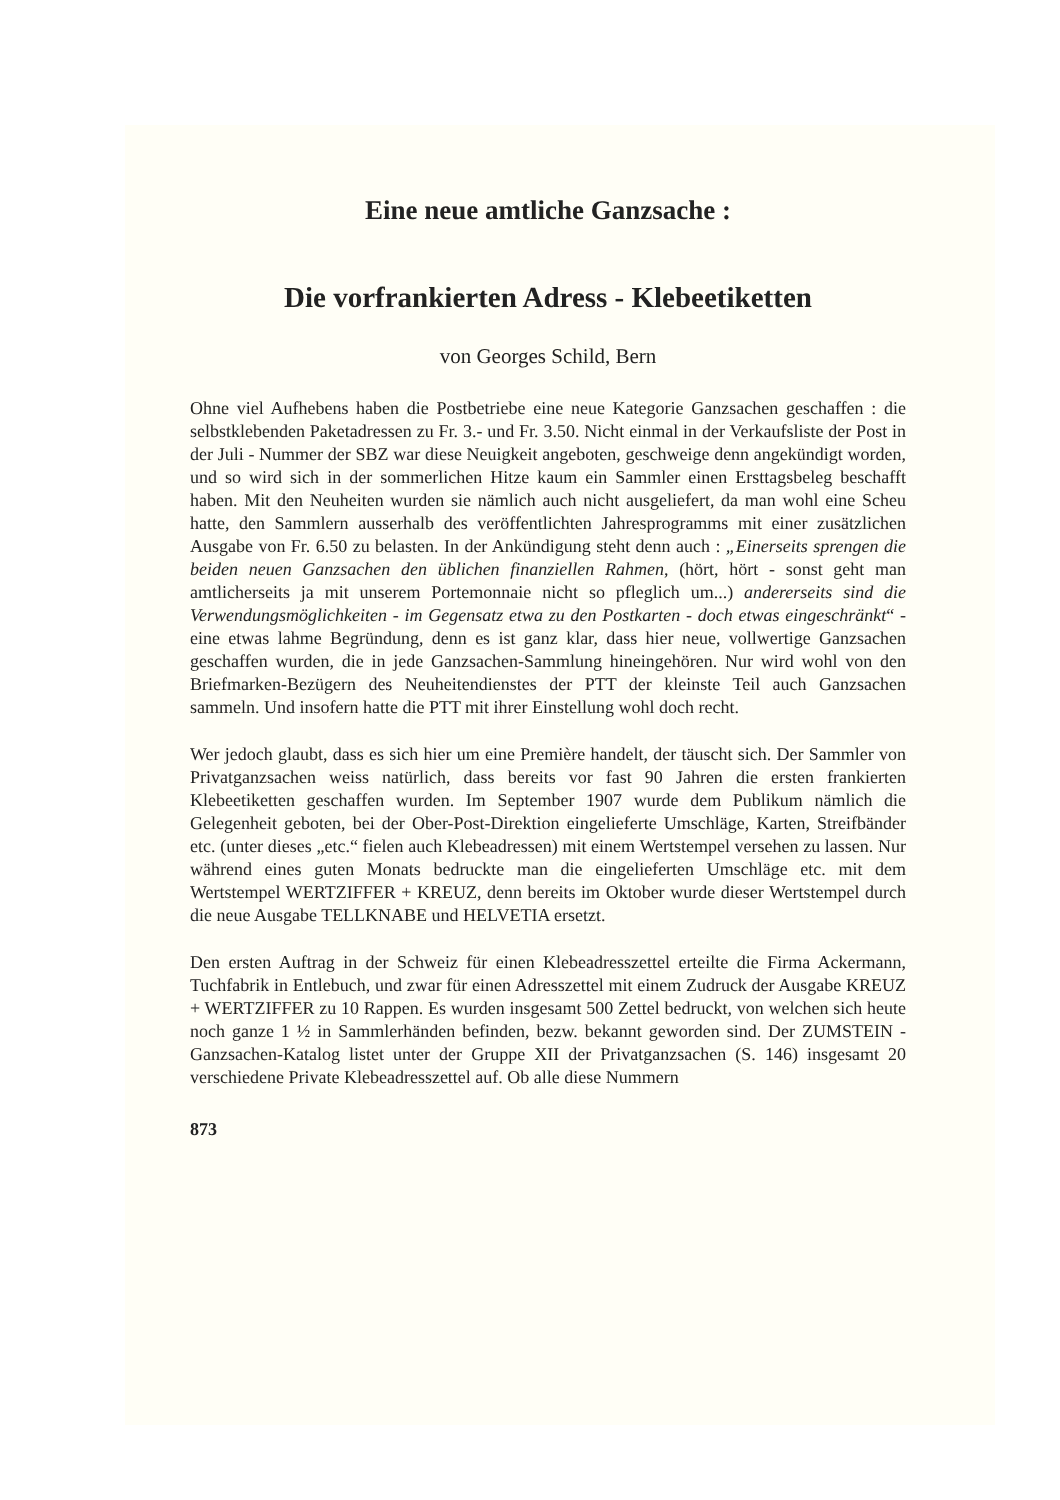Eine neue amtliche Ganzsache :
Die vorfrankierten Adress - Klebeetiketten
von Georges Schild, Bern
Ohne viel Aufhebens haben die Postbetriebe eine neue Kategorie Ganzsachen geschaffen : die selbstklebenden Paketadressen zu Fr. 3.- und Fr. 3.50. Nicht einmal in der Verkaufsliste der Post in der Juli - Nummer der SBZ war diese Neuigkeit angeboten, geschweige denn angekündigt worden, und so wird sich in der sommerlichen Hitze kaum ein Sammler einen Ersttagsbeleg beschafft haben. Mit den Neuheiten wurden sie nämlich auch nicht ausgeliefert, da man wohl eine Scheu hatte, den Sammlern ausserhalb des veröffentlichten Jahresprogramms mit einer zusätzlichen Ausgabe von Fr. 6.50 zu belasten. In der Ankündigung steht denn auch : „Einerseits sprengen die beiden neuen Ganzsachen den üblichen finanziellen Rahmen, (hört, hört - sonst geht man amtlicherseits ja mit unserem Portemonnaie nicht so pfleglich um...) andererseits sind die Verwendungsmöglichkeiten - im Gegensatz etwa zu den Postkarten - doch etwas eingeschränkt“ - eine etwas lahme Begründung, denn es ist ganz klar, dass hier neue, vollwertige Ganzsachen geschaffen wurden, die in jede Ganzsachen-Sammlung hineingehören. Nur wird wohl von den Briefmarken-Bezügern des Neuheitendienstes der PTT der kleinste Teil auch Ganzsachen sammeln. Und insofern hatte die PTT mit ihrer Einstellung wohl doch recht.
Wer jedoch glaubt, dass es sich hier um eine Première handelt, der täuscht sich. Der Sammler von Privatganzsachen weiss natürlich, dass bereits vor fast 90 Jahren die ersten frankierten Klebeetiketten geschaffen wurden. Im September 1907 wurde dem Publikum nämlich die Gelegenheit geboten, bei der Ober-Post-Direktion eingelieferte Umschläge, Karten, Streifbänder etc. (unter dieses „etc.“ fielen auch Klebeadressen) mit einem Wertstempel versehen zu lassen. Nur während eines guten Monats bedruckte man die eingelieferten Umschläge etc. mit dem Wertstempel WERTZIFFER + KREUZ, denn bereits im Oktober wurde dieser Wertstempel durch die neue Ausgabe TELLKNABE und HELVETIA ersetzt.
Den ersten Auftrag in der Schweiz für einen Klebeadresszettel erteilte die Firma Ackermann, Tuchfabrik in Entlebuch, und zwar für einen Adresszettel mit einem Zudruck der Ausgabe KREUZ + WERTZIFFER zu 10 Rappen. Es wurden insgesamt 500 Zettel bedruckt, von welchen sich heute noch ganze 1 ½ in Sammlerhänden befinden, bezw. bekannt geworden sind. Der ZUMSTEIN - Ganzsachen-Katalog listet unter der Gruppe XII der Privatganzsachen (S. 146) insgesamt 20 verschiedene Private Klebeadresszettel auf. Ob alle diese Nummern
873